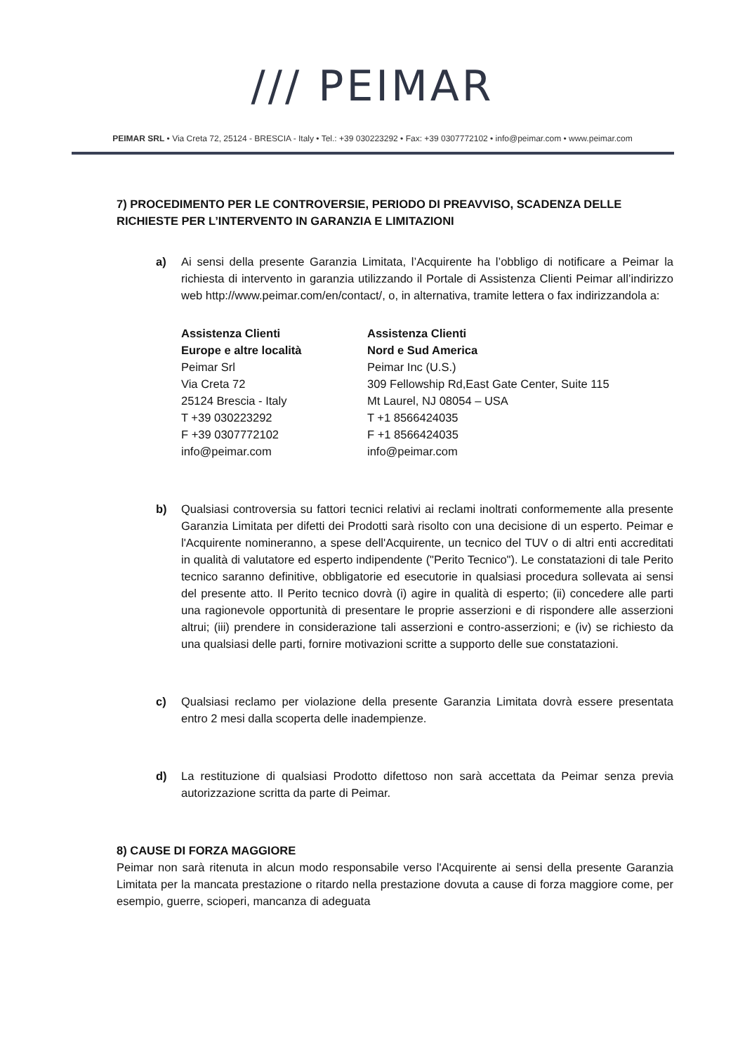/// PEIMAR
PEIMAR SRL • Via Creta 72, 25124 - BRESCIA - Italy • Tel.: +39 030223292 • Fax: +39 0307772102 • info@peimar.com • www.peimar.com
7) PROCEDIMENTO PER LE CONTROVERSIE, PERIODO DI PREAVVISO, SCADENZA DELLE RICHIESTE PER L’INTERVENTO IN GARANZIA E LIMITAZIONI
a) Ai sensi della presente Garanzia Limitata, l’Acquirente ha l’obbligo di notificare a Peimar la richiesta di intervento in garanzia utilizzando il Portale di Assistenza Clienti Peimar all’indirizzo web http://www.peimar.com/en/contact/, o, in alternativa, tramite lettera o fax indirizzandola a:
Assistenza Clienti
Europe e altre località
Peimar Srl
Via Creta 72
25124 Brescia - Italy
T +39 030223292
F +39 0307772102
info@peimar.com
Assistenza Clienti
Nord e Sud America
Peimar Inc (U.S.)
309 Fellowship Rd,East Gate Center, Suite 115
Mt Laurel, NJ 08054 – USA
T +1 8566424035
F +1 8566424035
info@peimar.com
b) Qualsiasi controversia su fattori tecnici relativi ai reclami inoltrati conformemente alla presente Garanzia Limitata per difetti dei Prodotti sarà risolto con una decisione di un esperto. Peimar e l'Acquirente nomineranno, a spese dell'Acquirente, un tecnico del TUV o di altri enti accreditati in qualità di valutatore ed esperto indipendente ("Perito Tecnico"). Le constatazioni di tale Perito tecnico saranno definitive, obbligatorie ed esecutorie in qualsiasi procedura sollevata ai sensi del presente atto. Il Perito tecnico dovrà (i) agire in qualità di esperto; (ii) concedere alle parti una ragionevole opportunità di presentare le proprie asserzioni e di rispondere alle asserzioni altrui; (iii) prendere in considerazione tali asserzioni e contro-asserzioni; e (iv) se richiesto da una qualsiasi delle parti, fornire motivazioni scritte a supporto delle sue constatazioni.
c) Qualsiasi reclamo per violazione della presente Garanzia Limitata dovrà essere presentata entro 2 mesi dalla scoperta delle inadempienze.
d) La restituzione di qualsiasi Prodotto difettoso non sarà accettata da Peimar senza previa autorizzazione scritta da parte di Peimar.
8) CAUSE DI FORZA MAGGIORE
Peimar non sarà ritenuta in alcun modo responsabile verso l'Acquirente ai sensi della presente Garanzia Limitata per la mancata prestazione o ritardo nella prestazione dovuta a cause di forza maggiore come, per esempio, guerre, scioperi, mancanza di adeguata